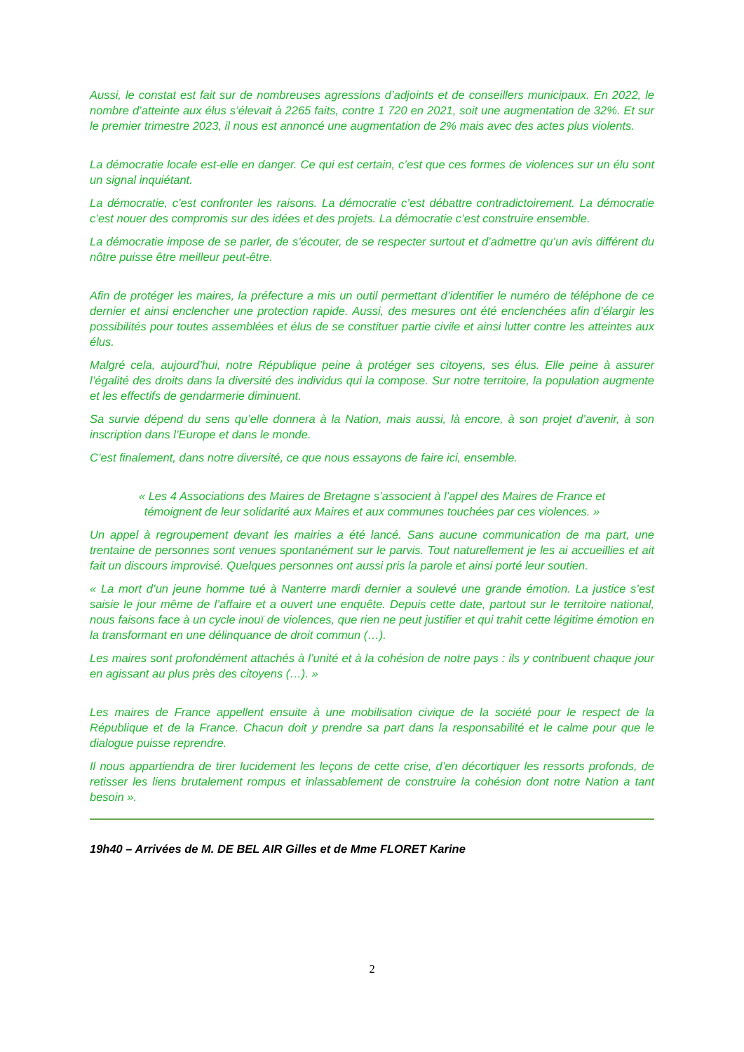Aussi, le constat est fait sur de nombreuses agressions d’adjoints et de conseillers municipaux. En 2022, le nombre d’atteinte aux élus s’élevait à 2265 faits, contre 1 720 en 2021, soit une augmentation de 32%. Et sur le premier trimestre 2023, il nous est annoncé une augmentation de 2% mais avec des actes plus violents.
La démocratie locale est-elle en danger. Ce qui est certain, c’est que ces formes de violences sur un élu sont un signal inquiétant.
La démocratie, c’est confronter les raisons. La démocratie c’est débattre contradictoirement. La démocratie c’est nouer des compromis sur des idées et des projets. La démocratie c’est construire ensemble.
La démocratie impose de se parler, de s’écouter, de se respecter surtout et d’admettre qu’un avis différent du nôtre puisse être meilleur peut-être.
Afin de protéger les maires, la préfecture a mis un outil permettant d’identifier le numéro de téléphone de ce dernier et ainsi enclencher une protection rapide. Aussi, des mesures ont été enclenchées afin d’élargir les possibilités pour toutes assemblées et élus de se constituer partie civile et ainsi lutter contre les atteintes aux élus.
Malgré cela, aujourd’hui, notre République peine à protéger ses citoyens, ses élus. Elle peine à assurer l’égalité des droits dans la diversité des individus qui la compose. Sur notre territoire, la population augmente et les effectifs de gendarmerie diminuent.
Sa survie dépend du sens qu’elle donnera à la Nation, mais aussi, là encore, à son projet d’avenir, à son inscription dans l’Europe et dans le monde.
C’est finalement, dans notre diversité, ce que nous essayons de faire ici, ensemble.
« Les 4 Associations des Maires de Bretagne s’associent à l’appel des Maires de France et témoignent de leur solidarité aux Maires et aux communes touchées par ces violences. »
Un appel à regroupement devant les mairies a été lancé. Sans aucune communication de ma part, une trentaine de personnes sont venues spontanément sur le parvis. Tout naturellement je les ai accueillies et ait fait un discours improvisé. Quelques personnes ont aussi pris la parole et ainsi porté leur soutien.
« La mort d’un jeune homme tué à Nanterre mardi dernier a soulevé une grande émotion. La justice s’est saisie le jour même de l’affaire et a ouvert une enquête. Depuis cette date, partout sur le territoire national, nous faisons face à un cycle inouï de violences, que rien ne peut justifier et qui trahit cette légitime émotion en la transformant en une délinquance de droit commun (…).
Les maires sont profondément attachés à l’unité et à la cohésion de notre pays : ils y contribuent chaque jour en agissant au plus près des citoyens (…). »
Les maires de France appellent ensuite à une mobilisation civique de la société pour le respect de la République et de la France. Chacun doit y prendre sa part dans la responsabilité et le calme pour que le dialogue puisse reprendre.
Il nous appartiendra de tirer lucidement les leçons de cette crise, d’en décortiquer les ressorts profonds, de retisser les liens brutalement rompus et inlassablement de construire la cohésion dont notre Nation a tant besoin ».
19h40 – Arrivées de M. DE BEL AIR Gilles et de Mme FLORET Karine
2